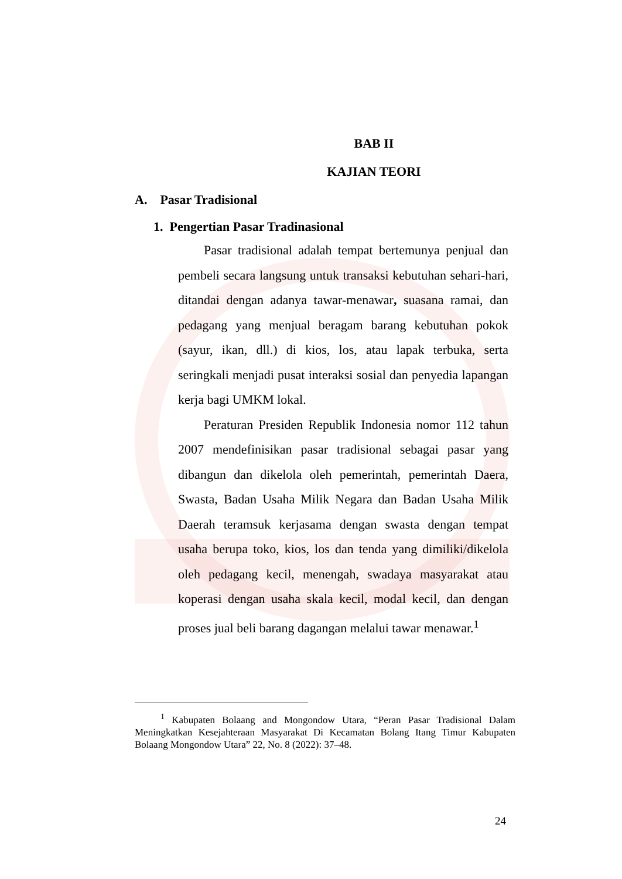BAB II
KAJIAN TEORI
A. Pasar Tradisional
1. Pengertian Pasar Tradinasional
Pasar tradisional adalah tempat bertemunya penjual dan pembeli secara langsung untuk transaksi kebutuhan sehari-hari, ditandai dengan adanya tawar-menawar, suasana ramai, dan pedagang yang menjual beragam barang kebutuhan pokok (sayur, ikan, dll.) di kios, los, atau lapak terbuka, serta seringkali menjadi pusat interaksi sosial dan penyedia lapangan kerja bagi UMKM lokal.
Peraturan Presiden Republik Indonesia nomor 112 tahun 2007 mendefinisikan pasar tradisional sebagai pasar yang dibangun dan dikelola oleh pemerintah, pemerintah Daera, Swasta, Badan Usaha Milik Negara dan Badan Usaha Milik Daerah teramsuk kerjasama dengan swasta dengan tempat usaha berupa toko, kios, los dan tenda yang dimiliki/dikelola oleh pedagang kecil, menengah, swadaya masyarakat atau koperasi dengan usaha skala kecil, modal kecil, dan dengan proses jual beli barang dagangan melalui tawar menawar.<sup>1</sup>
<sup>1</sup> Kabupaten Bolaang and Mongondow Utara, “Peran Pasar Tradisional Dalam Meningkatkan Kesejahteraan Masyarakat Di Kecamatan Bolang Itang Timur Kabupaten Bolaang Mongondow Utara” 22, No. 8 (2022): 37–48.
24